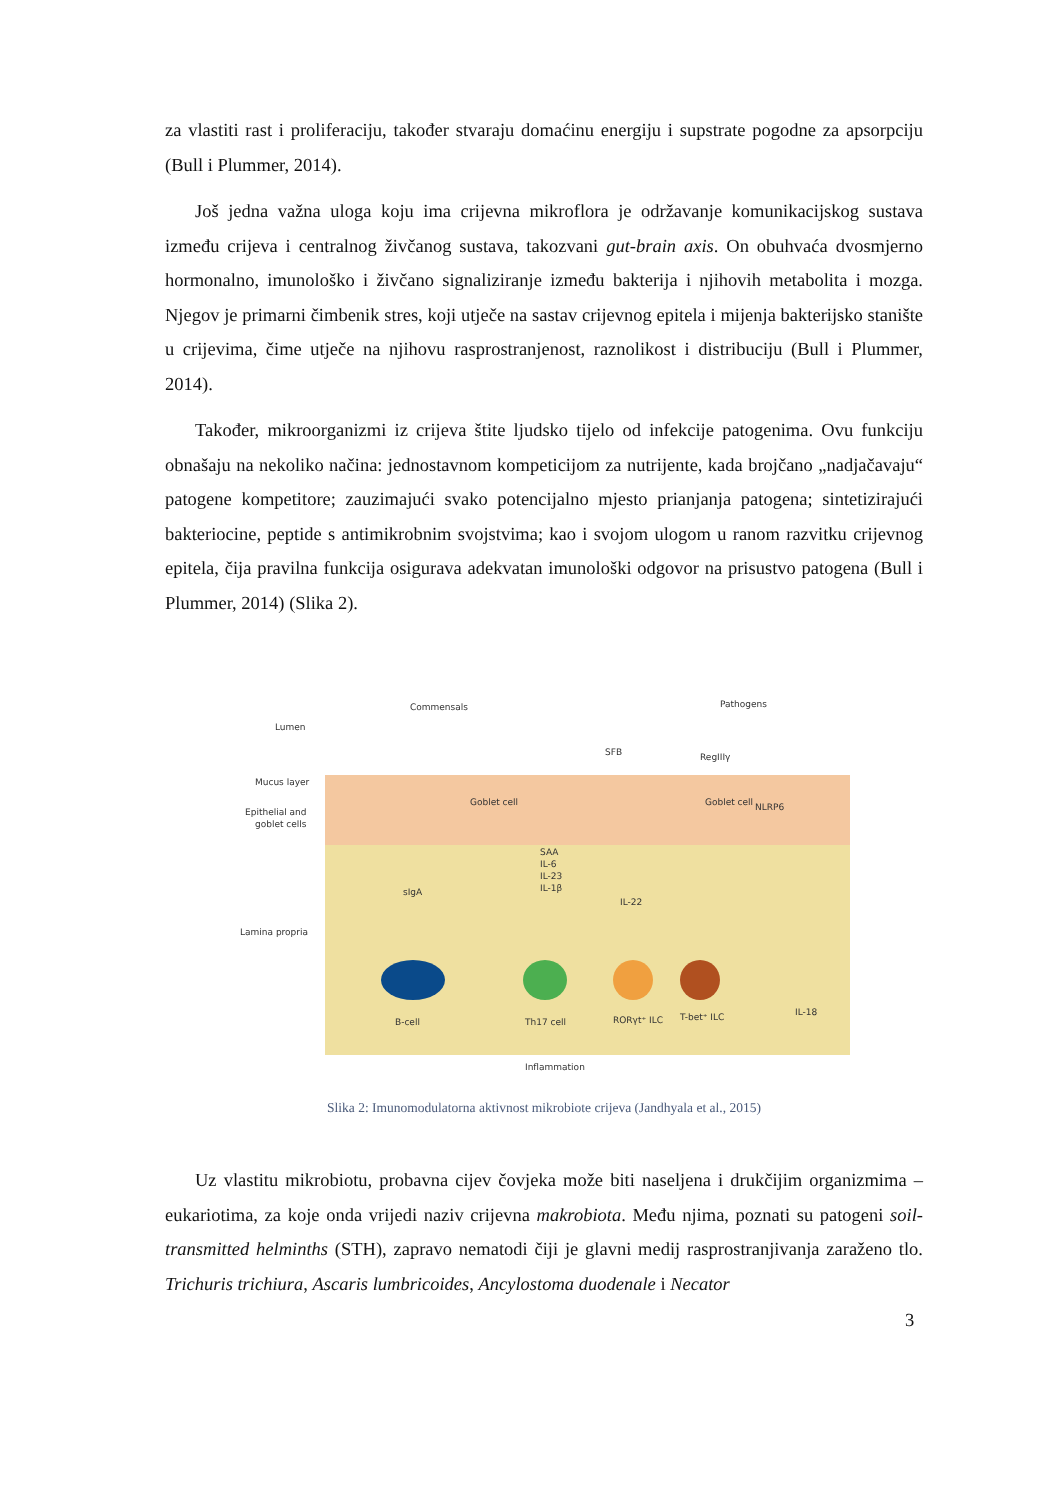za vlastiti rast i proliferaciju, također stvaraju domaćinu energiju i supstrate pogodne za apsorpciju (Bull i Plummer, 2014).
Još jedna važna uloga koju ima crijevna mikroflora je održavanje komunikacijskog sustava između crijeva i centralnog živčanog sustava, takozvani gut-brain axis. On obuhvaća dvosmjerno hormonalno, imunološko i živčano signaliziranje između bakterija i njihovih metabolita i mozga. Njegov je primarni čimbenik stres, koji utječe na sastav crijevnog epitela i mijenja bakterijsko stanište u crijevima, čime utječe na njihovu rasprostranjenost, raznolikost i distribuciju (Bull i Plummer, 2014).
Također, mikroorganizmi iz crijeva štite ljudsko tijelo od infekcije patogenima. Ovu funkciju obnašaju na nekoliko načina: jednostavnom kompeticijom za nutrijente, kada brojčano „nadjačavaju“ patogene kompetitore; zauzimajući svako potencijalno mjesto prianjanja patogena; sintetizirajući bakteriocine, peptide s antimikrobnim svojstvima; kao i svojom ulogom u ranom razvitku crijevnog epitela, čija pravilna funkcija osigurava adekvatan imunološki odgovor na prisustvo patogena (Bull i Plummer, 2014) (Slika 2).
Lumen
Mucus layer
Epithelial and
goblet cells
Lamina propria
Commensals
Pathogens
SFB
RegIIIγ
NLRP6
Goblet cell
Goblet cell
sIgA
SAA
IL-6
IL-23
IL-1β
IL-22
B-cell
Th17 cell
RORγt⁺ ILC
T-bet⁺ ILC
IL-18
Inflammation
Slika 2: Imunomodulatorna aktivnost mikrobiote crijeva (Jandhyala et al., 2015)
Uz vlastitu mikrobiotu, probavna cijev čovjeka može biti naseljena i drukčijim organizmima – eukariotima, za koje onda vrijedi naziv crijevna makrobiota. Među njima, poznati su patogeni soil-transmitted helminths (STH), zapravo nematodi čiji je glavni medij rasprostranjivanja zaraženo tlo. Trichuris trichiura, Ascaris lumbricoides, Ancylostoma duodenale i Necator
3